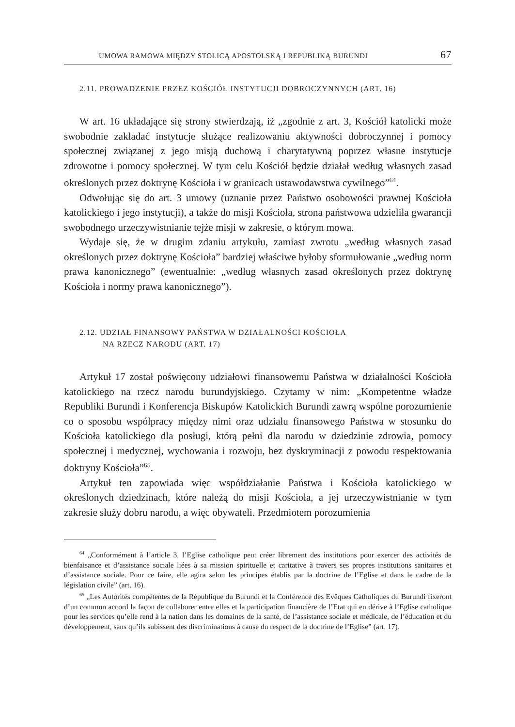UMOWA RAMOWA MIĘDZY STOLICĄ APOSTOLSKĄ I REPUBLIKĄ BURUNDI 67
2.11. PROWADZENIE PRZEZ KOŚCIÓŁ INSTYTUCJI DOBROCZYNNYCH (ART. 16)
W art. 16 układające się strony stwierdzają, iż „zgodnie z art. 3, Kościół katolicki może swobodnie zakładać instytucje służące realizowaniu aktywności dobroczynnej i pomocy społecznej związanej z jego misją duchową i charytatywną poprzez własne instytucje zdrowotne i pomocy społecznej. W tym celu Kościół będzie działał według własnych zasad określonych przez doktrynę Kościoła i w granicach ustawodawstwa cywilnego”<sup>64</sup>.
Odwołując się do art. 3 umowy (uznanie przez Państwo osobowości prawnej Kościoła katolickiego i jego instytucji), a także do misji Kościoła, strona państwowa udzieliła gwarancji swobodnego urzeczywistnianie tejże misji w zakresie, o którym mowa.
Wydaje się, że w drugim zdaniu artykułu, zamiast zwrotu „według własnych zasad określonych przez doktrynę Kościoła” bardziej właściwe byłoby sformułowanie „według norm prawa kanonicznego” (ewentualnie: „według własnych zasad określonych przez doktrynę Kościoła i normy prawa kanonicznego”).
2.12. UDZIAŁ FINANSOWY PAŃSTWA W DZIAŁALNOŚCI KOŚCIOŁA
NA RZECZ NARODU (ART. 17)
Artykuł 17 został poświęcony udziałowi finansowemu Państwa w działalności Kościoła katolickiego na rzecz narodu burundyjskiego. Czytamy w nim: „Kompetentne władze Republiki Burundi i Konferencja Biskupów Katolickich Burundi zawrą wspólne porozumienie co o sposobu współpracy między nimi oraz udziału finansowego Państwa w stosunku do Kościoła katolickiego dla posługi, którą pełni dla narodu w dziedzinie zdrowia, pomocy społecznej i medycznej, wychowania i rozwoju, bez dyskryminacji z powodu respektowania doktryny Kościoła”<sup>65</sup>.
Artykuł ten zapowiada więc współdziałanie Państwa i Kościoła katolickiego w określonych dziedzinach, które należą do misji Kościoła, a jej urzeczywistnianie w tym zakresie służy dobru narodu, a więc obywateli. Przedmiotem porozumienia
<sup>64</sup> „Conformément à l’article 3, l’Eglise catholique peut créer librement des institutions pour exercer des activités de bienfaisance et d’assistance sociale liées à sa mission spirituelle et caritative à travers ses propres institutions sanitaires et d’assistance sociale. Pour ce faire, elle agira selon les principes établis par la doctrine de l’Eglise et dans le cadre de la législation civile” (art. 16).
<sup>65</sup> „Les Autorités compétentes de la République du Burundi et la Conférence des Evêques Catholiques du Burundi fixeront d’un commun accord la façon de collaborer entre elles et la participation financière de l’Etat qui en dérive à l’Eglise catholique pour les services qu’elle rend à la nation dans les domaines de la santé, de l’assistance sociale et médicale, de l’éducation et du développement, sans qu’ils subissent des discriminations à cause du respect de la doctrine de l’Eglise” (art. 17).